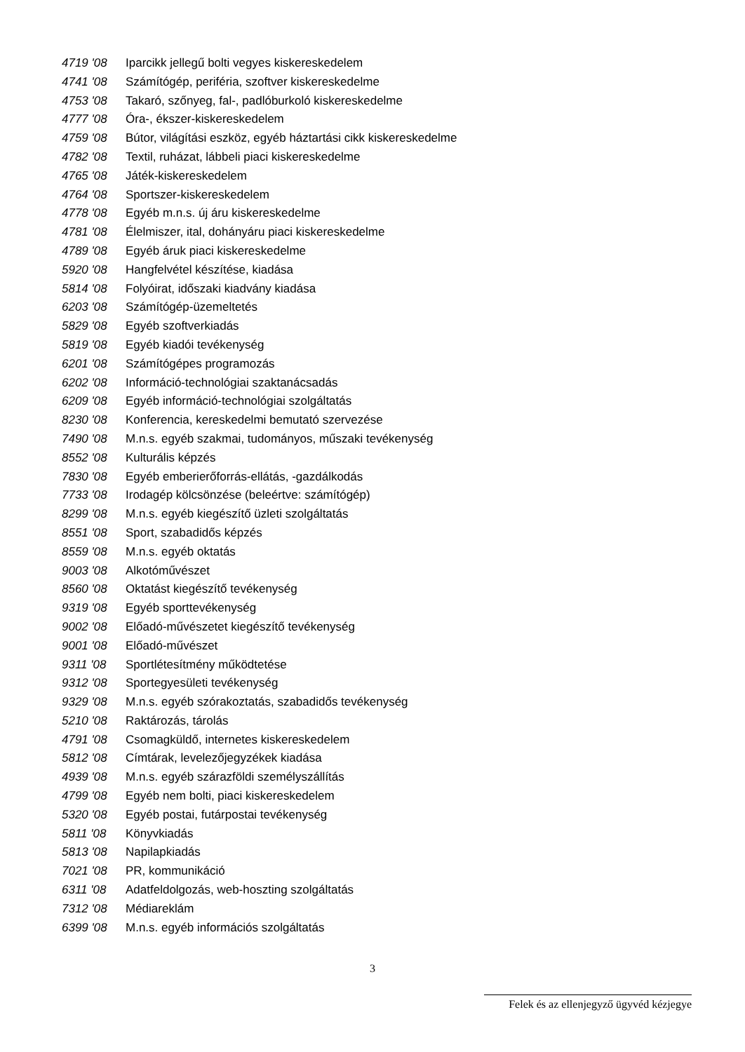4719 '08 Iparcikk jellegű bolti vegyes kiskereskedelem
4741 '08 Számítógép, periféria, szoftver kiskereskedelme
4753 '08 Takaró, szőnyeg, fal-, padlóburkoló kiskereskedelme
4777 '08 Óra-, ékszer-kiskereskedelem
4759 '08 Bútor, világítási eszköz, egyéb háztartási cikk kiskereskedelme
4782 '08 Textil, ruházat, lábbeli piaci kiskereskedelme
4765 '08 Játék-kiskereskedelem
4764 '08 Sportszer-kiskereskedelem
4778 '08 Egyéb m.n.s. új áru kiskereskedelme
4781 '08 Élelmiszer, ital, dohányáru piaci kiskereskedelme
4789 '08 Egyéb áruk piaci kiskereskedelme
5920 '08 Hangfelvétel készítése, kiadása
5814 '08 Folyóirat, időszaki kiadvány kiadása
6203 '08 Számítógép-üzemeltetés
5829 '08 Egyéb szoftverkiadás
5819 '08 Egyéb kiadói tevékenység
6201 '08 Számítógépes programozás
6202 '08 Információ-technológiai szaktanácsadás
6209 '08 Egyéb információ-technológiai szolgáltatás
8230 '08 Konferencia, kereskedelmi bemutató szervezése
7490 '08 M.n.s. egyéb szakmai, tudományos, műszaki tevékenység
8552 '08 Kulturális képzés
7830 '08 Egyéb emberierőforrás-ellátás, -gazdálkodás
7733 '08 Irodagép kölcsönzése (beleértve: számítógép)
8299 '08 M.n.s. egyéb kiegészítő üzleti szolgáltatás
8551 '08 Sport, szabadidős képzés
8559 '08 M.n.s. egyéb oktatás
9003 '08 Alkotóművészet
8560 '08 Oktatást kiegészítő tevékenység
9319 '08 Egyéb sporttevékenység
9002 '08 Előadó-művészetet kiegészítő tevékenység
9001 '08 Előadó-művészet
9311 '08 Sportlétesítmény működtetése
9312 '08 Sportegyesületi tevékenység
9329 '08 M.n.s. egyéb szórakoztatás, szabadidős tevékenység
5210 '08 Raktározás, tárolás
4791 '08 Csomagküldő, internetes kiskereskedelem
5812 '08 Címtárak, levelezőjegyzékek kiadása
4939 '08 M.n.s. egyéb szárazföldi személyszállítás
4799 '08 Egyéb nem bolti, piaci kiskereskedelem
5320 '08 Egyéb postai, futárpostai tevékenység
5811 '08 Könyvkiadás
5813 '08 Napilapkiadás
7021 '08 PR, kommunikáció
6311 '08 Adatfeldolgozás, web-hoszting szolgáltatás
7312 '08 Médiareklám
6399 '08 M.n.s. egyéb információs szolgáltatás
3
Felek és az ellenjegyző ügyvéd kézjegye